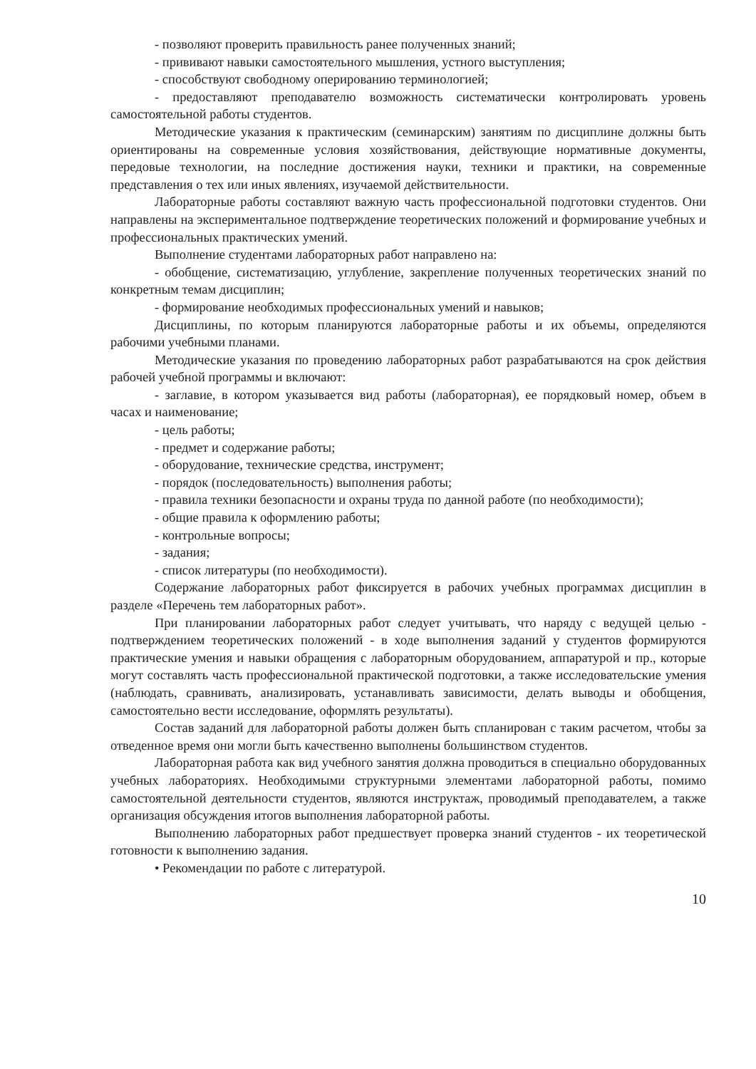- позволяют проверить правильность ранее полученных знаний;
- прививают навыки самостоятельного мышления, устного выступления;
- способствуют свободному оперированию терминологией;
- предоставляют преподавателю возможность систематически контролировать уровень самостоятельной работы студентов.
Методические указания к практическим (семинарским) занятиям по дисциплине должны быть ориентированы на современные условия хозяйствования, действующие нормативные документы, передовые технологии, на последние достижения науки, техники и практики, на современные представления о тех или иных явлениях, изучаемой действительности.
Лабораторные работы составляют важную часть профессиональной подготовки студентов. Они направлены на экспериментальное подтверждение теоретических положений и формирование учебных и профессиональных практических умений.
Выполнение студентами лабораторных работ направлено на:
- обобщение, систематизацию, углубление, закрепление полученных теоретических знаний по конкретным темам дисциплин;
- формирование необходимых профессиональных умений и навыков;
Дисциплины, по которым планируются лабораторные работы и их объемы, определяются рабочими учебными планами.
Методические указания по проведению лабораторных работ разрабатываются на срок действия рабочей учебной программы и включают:
- заглавие, в котором указывается вид работы (лабораторная), ее порядковый номер, объем в часах и наименование;
- цель работы;
- предмет и содержание работы;
- оборудование, технические средства, инструмент;
- порядок (последовательность) выполнения работы;
- правила техники безопасности и охраны труда по данной работе (по необходимости);
- общие правила к оформлению работы;
- контрольные вопросы;
- задания;
- список литературы (по необходимости).
Содержание лабораторных работ фиксируется в рабочих учебных программах дисциплин в разделе «Перечень тем лабораторных работ».
При планировании лабораторных работ следует учитывать, что наряду с ведущей целью - подтверждением теоретических положений - в ходе выполнения заданий у студентов формируются практические умения и навыки обращения с лабораторным оборудованием, аппаратурой и пр., которые могут составлять часть профессиональной практической подготовки, а также исследовательские умения (наблюдать, сравнивать, анализировать, устанавливать зависимости, делать выводы и обобщения, самостоятельно вести исследование, оформлять результаты).
Состав заданий для лабораторной работы должен быть спланирован с таким расчетом, чтобы за отведенное время они могли быть качественно выполнены большинством студентов.
Лабораторная работа как вид учебного занятия должна проводиться в специально оборудованных учебных лабораториях. Необходимыми структурными элементами лабораторной работы, помимо самостоятельной деятельности студентов, являются инструктаж, проводимый преподавателем, а также организация обсуждения итогов выполнения лабораторной работы.
Выполнению лабораторных работ предшествует проверка знаний студентов - их теоретической готовности к выполнению задания.
• Рекомендации по работе с литературой.
10